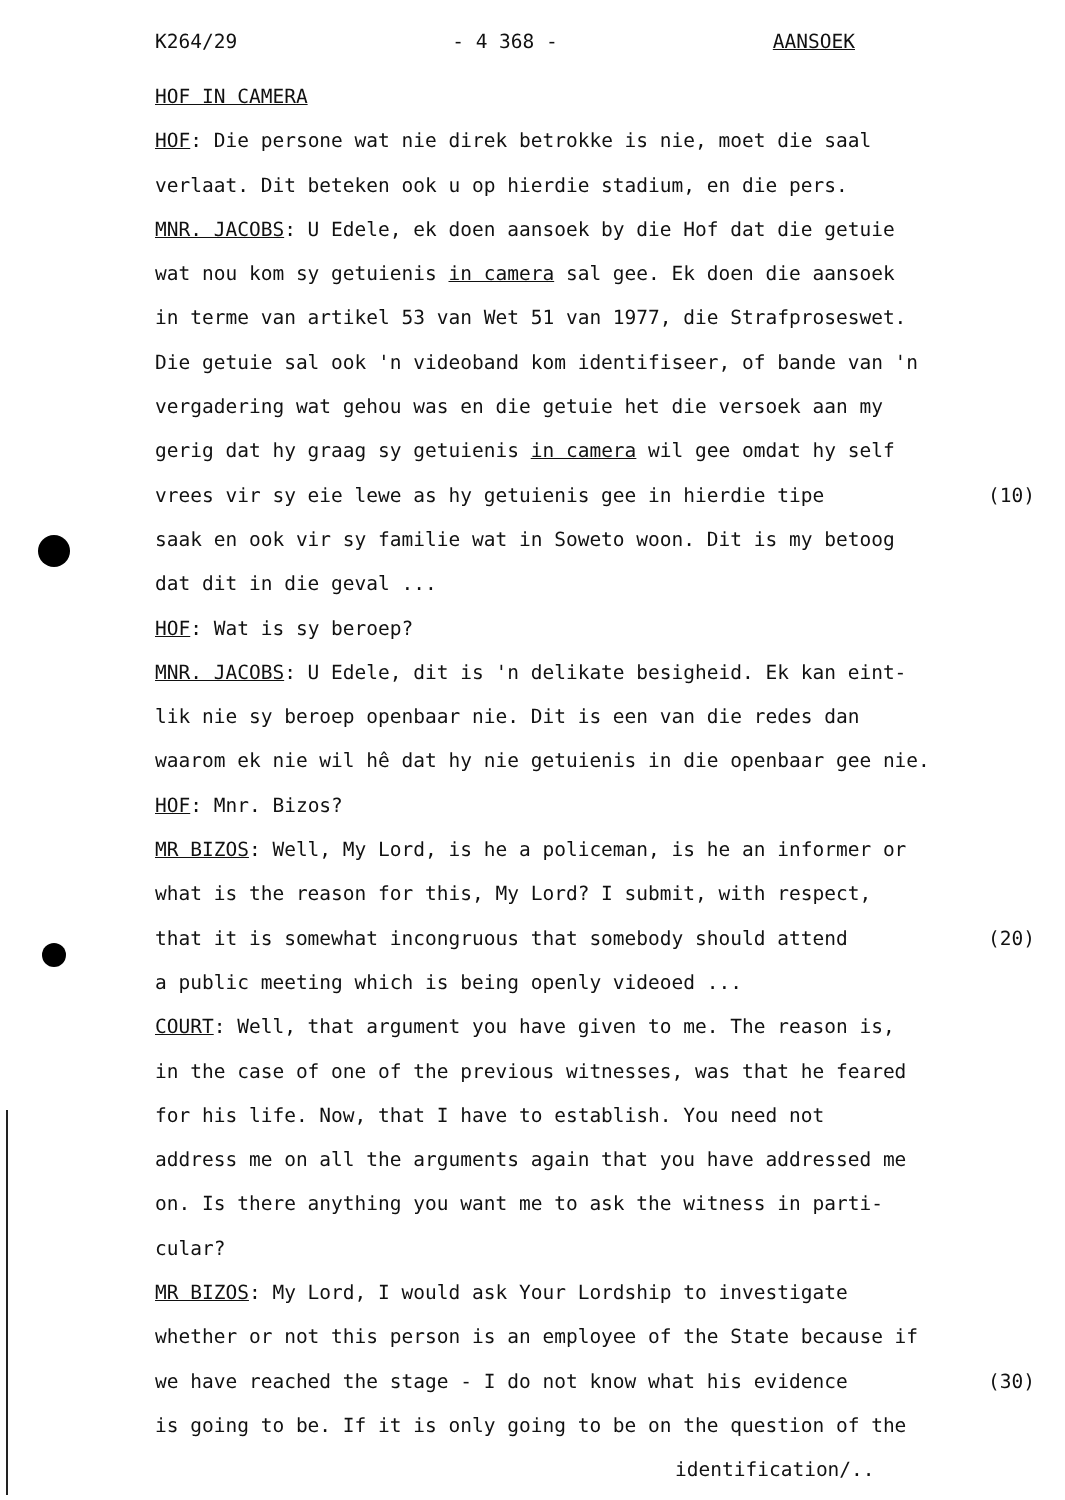K264/29 - 4 368 - AANSOEK
HOF IN CAMERA
HOF: Die persone wat nie direk betrokke is nie, moet die saal
verlaat. Dit beteken ook u op hierdie stadium, en die pers.
MNR. JACOBS: U Edele, ek doen aansoek by die Hof dat die getuie
wat nou kom sy getuienis in camera sal gee. Ek doen die aansoek
in terme van artikel 53 van Wet 51 van 1977, die Strafproseswet.
Die getuie sal ook 'n videoband kom identifiseer, of bande van 'n
vergadering wat gehou was en die getuie het die versoek aan my
gerig dat hy graag sy getuienis in camera wil gee omdat hy self
vrees vir sy eie lewe as hy getuienis gee in hierdie tipe (10)
saak en ook vir sy familie wat in Soweto woon. Dit is my betoog
dat dit in die geval ...
HOF: Wat is sy beroep?
MNR. JACOBS: U Edele, dit is 'n delikate besigheid. Ek kan eint-
lik nie sy beroep openbaar nie. Dit is een van die redes dan
waarom ek nie wil hê dat hy nie getuienis in die openbaar gee nie.
HOF: Mnr. Bizos?
MR BIZOS: Well, My Lord, is he a policeman, is he an informer or
what is the reason for this, My Lord? I submit, with respect,
that it is somewhat incongruous that somebody should attend (20)
a public meeting which is being openly videoed ...
COURT: Well, that argument you have given to me. The reason is,
in the case of one of the previous witnesses, was that he feared
for his life. Now, that I have to establish. You need not
address me on all the arguments again that you have addressed me
on. Is there anything you want me to ask the witness in parti-
cular?
MR BIZOS: My Lord, I would ask Your Lordship to investigate
whether or not this person is an employee of the State because if
we have reached the stage - I do not know what his evidence (30)
is going to be. If it is only going to be on the question of the
identification/..